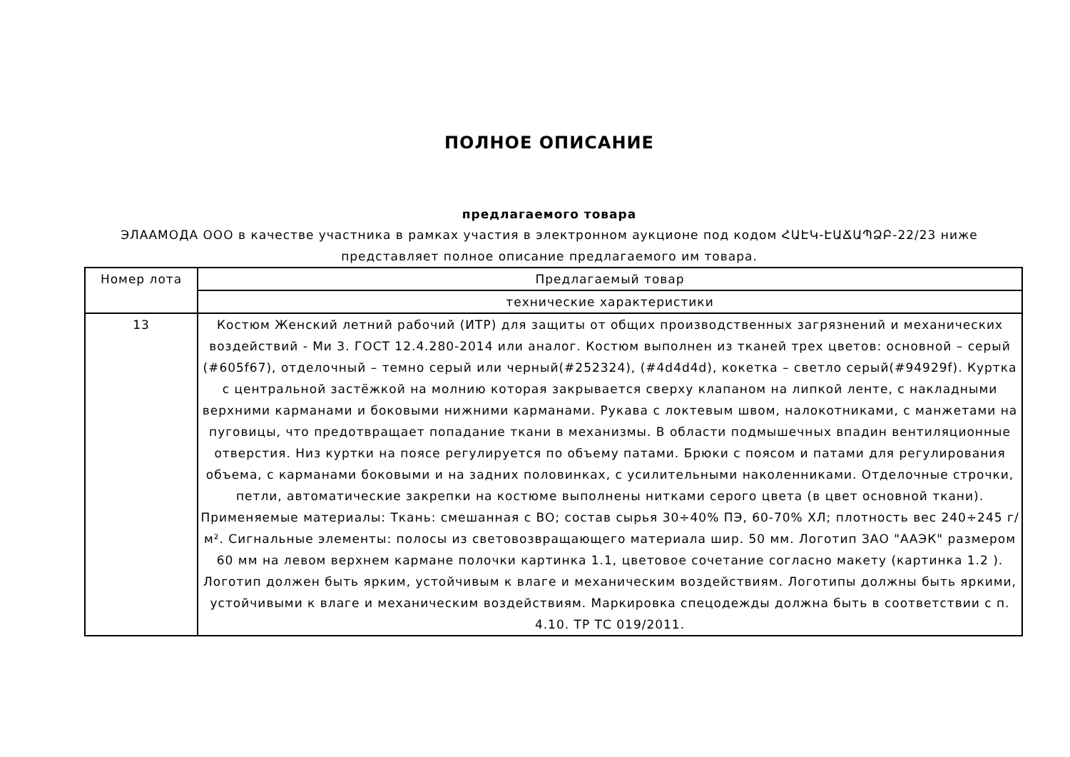ПОЛНОЕ ОПИСАНИЕ
предлагаемого товара
ЭЛААМОДА ООО в качестве участника в рамках участия в электронном аукционе под кодом ՀԱԷԿ-ԷԱՃԱՊՁԲ-22/23 ниже представляет полное описание предлагаемого им товара.
| Номер лота | Предлагаемый товар |
| --- | --- |
| | технические характеристики |
| 13 | Костюм Женский летний рабочий (ИТР) для защиты от общих производственных загрязнений и механических воздействий - Ми 3. ГОСТ 12.4.280-2014 или аналог. Костюм выполнен из тканей трех цветов: основной – серый (#605f67), отделочный – темно серый или черный(#252324), (#4d4d4d), кокетка – светло серый(#94929f). Куртка с центральной застёжкой на молнию которая закрывается сверху клапаном на липкой ленте, с накладными верхними карманами и боковыми нижними карманами. Рукава с локтевым швом, налокотниками, с манжетами на пуговицы, что предотвращает попадание ткани в механизмы. В области подмышечных впадин вентиляционные отверстия. Низ куртки на поясе регулируется по объему патами. Брюки с поясом и патами для регулирования объема, с карманами боковыми и на задних половинках, с усилительными наколенниками. Отделочные строчки, петли, автоматические закрепки на костюме выполнены нитками серого цвета (в цвет основной ткани). Применяемые материалы: Ткань: смешанная с ВО; состав сырья 30÷40% ПЭ, 60-70% ХЛ; плотность вес 240÷245 г/м². Сигнальные элементы: полосы из световозвращающего материала шир. 50 мм. Логотип ЗАО "ААЭК" размером 60 мм на левом верхнем кармане полочки картинка 1.1, цветовое сочетание согласно макету (картинка 1.2 ). Логотип должен быть ярким, устойчивым к влаге и механическим воздействиям. Логотипы должны быть яркими, устойчивыми к влаге и механическим воздействиям. Маркировка спецодежды должна быть в соответствии с п. 4.10. ТР ТС 019/2011. |